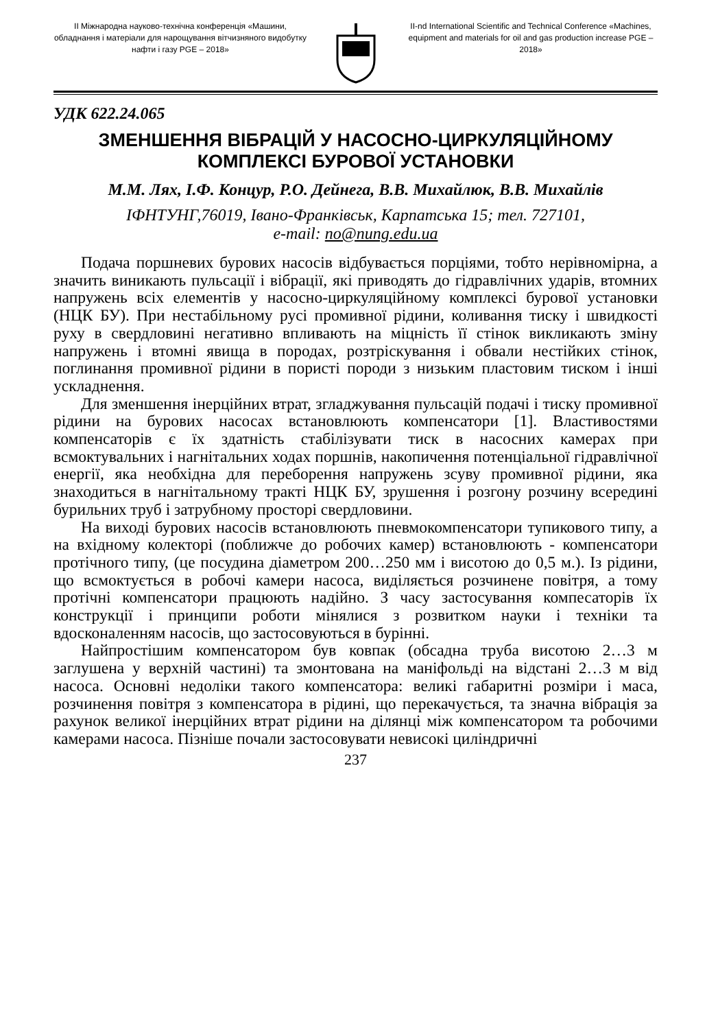ІІ Міжнародна науково-технічна конференція «Машини, обладнання і матеріали для нарощування вітчизняного видобутку нафти і газу PGE – 2018»
II-nd International Scientific and Technical Conference «Machines, equipment and materials for oil and gas production increase PGE – 2018»
УДК 622.24.065
ЗМЕНШЕННЯ ВІБРАЦІЙ У НАСОСНО-ЦИРКУЛЯЦІЙНОМУ КОМПЛЕКСІ БУРОВОЇ УСТАНОВКИ
М.М. Лях, І.Ф. Концур, Р.О. Дейнега, В.В. Михайлюк, В.В. Михайлів
ІФНТУНГ,76019, Івано-Франківськ, Карпатська 15; тел. 727101,
e-mail: no@nung.edu.ua
Подача поршневих бурових насосів відбувається порціями, тобто нерівномірна, а значить виникають пульсації і вібрації, які приводять до гідравлічних ударів, втомних напружень всіх елементів у насосно-циркуляційному комплексі бурової установки (НЦК БУ). При нестабільному русі промивної рідини, коливання тиску і швидкості руху в свердловині негативно впливають на міцність її стінок викликають зміну напружень і втомні явища в породах, розтріскування і обвали нестійких стінок, поглинання промивної рідини в пористі породи з низьким пластовим тиском і інші ускладнення.
Для зменшення інерційних втрат, згладжування пульсацій подачі і тиску промивної рідини на бурових насосах встановлюють компенсатори [1]. Властивостями компенсаторів є їх здатність стабілізувати тиск в насосних камерах при всмоктувальних і нагнітальних ходах поршнів, накопичення потенціальної гідравлічної енергії, яка необхідна для переборення напружень зсуву промивної рідини, яка знаходиться в нагнітальному тракті НЦК БУ, зрушення і розгону розчину всередині бурильних труб і затрубному просторі свердловини.
На виході бурових насосів встановлюють пневмокомпенсатори тупикового типу, а на вхідному колекторі (поближче до робочих камер) встановлюють - компенсатори протічного типу, (це посудина діаметром 200…250 мм і висотою до 0,5 м.). Із рідини, що всмоктується в робочі камери насоса, виділяється розчинене повітря, а тому протічні компенсатори працюють надійно. З часу застосування компесаторів їх конструкції і принципи роботи мінялися з розвитком науки і техніки та вдосконаленням насосів, що застосовуються в бурінні.
Найпростішим компенсатором був ковпак (обсадна труба висотою 2…3 м заглушена у верхній частині) та змонтована на маніфольді на відстані 2…3 м від насоса. Основні недоліки такого компенсатора: великі габаритні розміри і маса, розчинення повітря з компенсатора в рідині, що перекачується, та значна вібрація за рахунок великої інерційних втрат рідини на ділянці між компенсатором та робочими камерами насоса. Пізніше почали застосовувати невисокі циліндричні
237